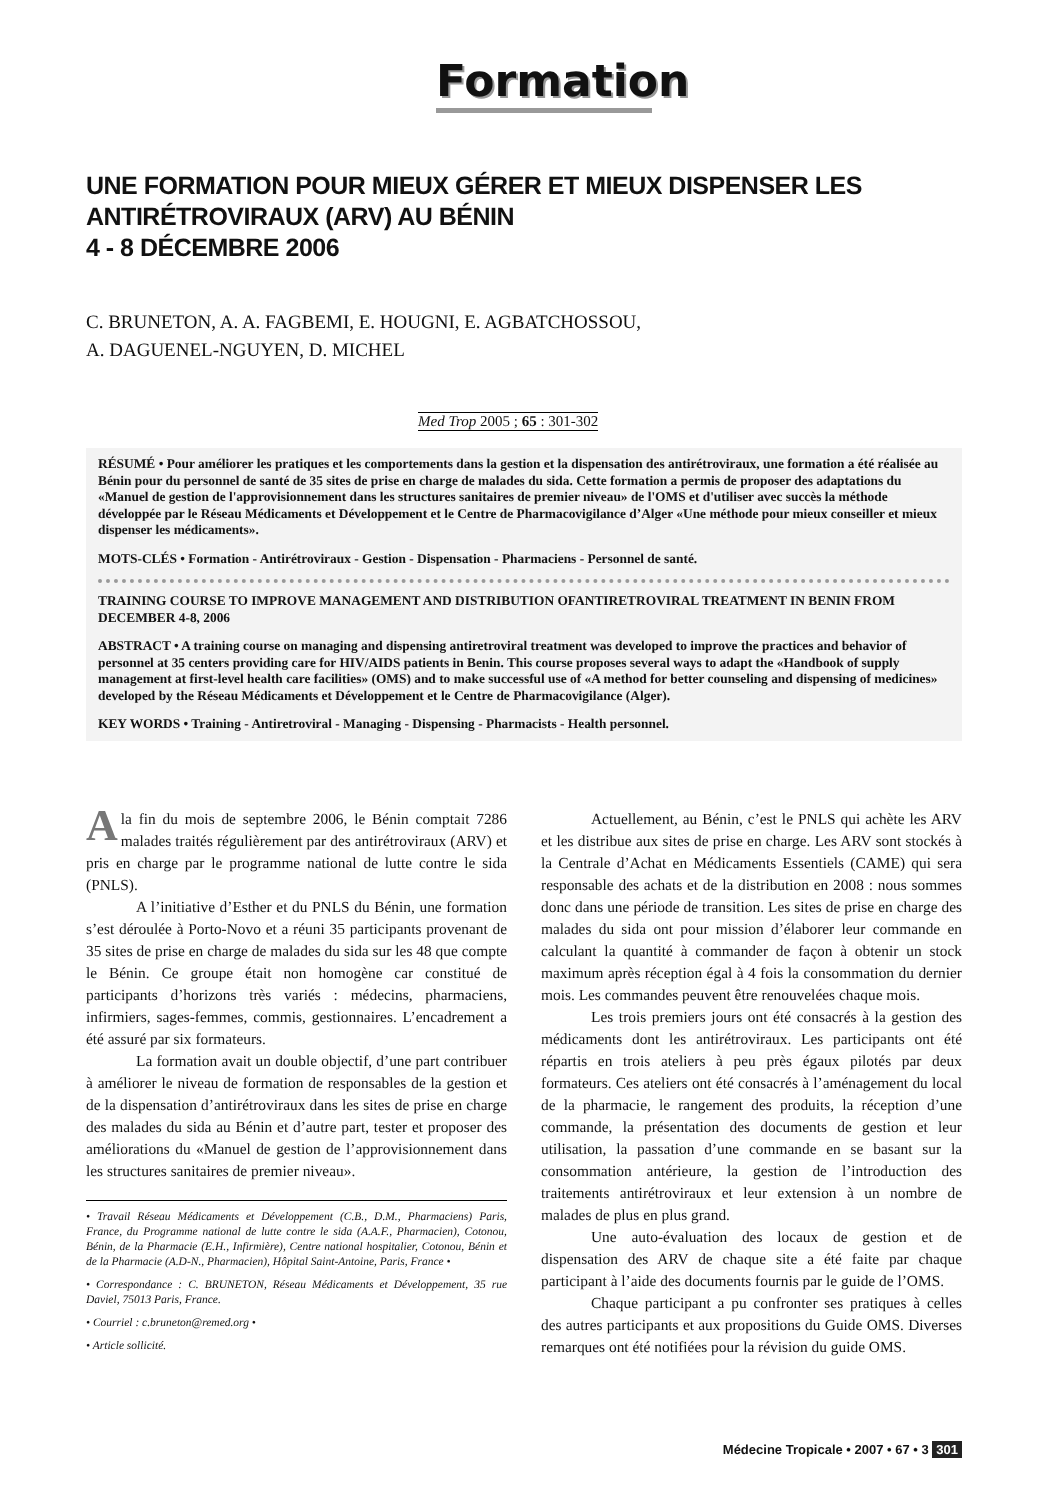Formation
UNE FORMATION POUR MIEUX GÉRER ET MIEUX DISPENSER LES
ANTIRÉTROVIRAUX (ARV) AU BÉNIN
4 - 8 DÉCEMBRE 2006
C. BRUNETON, A. A. FAGBEMI, E. HOUGNI, E. AGBATCHOSSOU,
A. DAGUENEL-NGUYEN, D. MICHEL
Med Trop 2005 ; 65 : 301-302
RÉSUMÉ • Pour améliorer les pratiques et les comportements dans la gestion et la dispensation des antirétroviraux, une formation a été réalisée au Bénin pour du personnel de santé de 35 sites de prise en charge de malades du sida. Cette formation a permis de proposer des adaptations du «Manuel de gestion de l'approvisionnement dans les structures sanitaires de premier niveau» de l'OMS et d'utiliser avec succès la méthode développée par le Réseau Médicaments et Développement et le Centre de Pharmacovigilance d’Alger «Une méthode pour mieux conseiller et mieux dispenser les médicaments».
MOTS-CLÉS • Formation - Antirétroviraux - Gestion - Dispensation - Pharmaciens - Personnel de santé.
TRAINING COURSE TO IMPROVE MANAGEMENT AND DISTRIBUTION OFANTIRETROVIRAL TREATMENT IN BENIN FROM DECEMBER 4-8, 2006
ABSTRACT • A training course on managing and dispensing antiretroviral treatment was developed to improve the practices and behavior of personnel at 35 centers providing care for HIV/AIDS patients in Benin. This course proposes several ways to adapt the «Handbook of supply management at first-level health care facilities» (OMS) and to make successful use of «A method for better counseling and dispensing of medicines» developed by the Réseau Médicaments et Développement et le Centre de Pharmacovigilance (Alger).
KEY WORDS • Training - Antiretroviral - Managing - Dispensing - Pharmacists - Health personnel.
Ala fin du mois de septembre 2006, le Bénin comptait 7286 malades traités régulièrement par des antirétroviraux (ARV) et pris en charge par le programme national de lutte contre le sida (PNLS).
A l’initiative d’Esther et du PNLS du Bénin, une formation s’est déroulée à Porto-Novo et a réuni 35 participants provenant de 35 sites de prise en charge de malades du sida sur les 48 que compte le Bénin. Ce groupe était non homogène car constitué de participants d’horizons très variés : médecins, pharmaciens, infirmiers, sages-femmes, commis, gestionnaires. L’encadrement a été assuré par six formateurs.
La formation avait un double objectif, d’une part contribuer à améliorer le niveau de formation de responsables de la gestion et de la dispensation d’antirétroviraux dans les sites de prise en charge des malades du sida au Bénin et d’autre part, tester et proposer des améliorations du «Manuel de gestion de l’approvisionnement dans les structures sanitaires de premier niveau».
• Travail Réseau Médicaments et Développement (C.B., D.M., Pharmaciens) Paris, France, du Programme national de lutte contre le sida (A.A.F., Pharmacien), Cotonou, Bénin, de la Pharmacie (E.H., Infirmière), Centre national hospitalier, Cotonou, Bénin et de la Pharmacie (A.D-N., Pharmacien), Hôpital Saint-Antoine, Paris, France •
• Correspondance : C. BRUNETON, Réseau Médicaments et Développement, 35 rue Daviel, 75013 Paris, France.
• Courriel : c.bruneton@remed.org •
• Article sollicité.
Actuellement, au Bénin, c’est le PNLS qui achète les ARV et les distribue aux sites de prise en charge. Les ARV sont stockés à la Centrale d’Achat en Médicaments Essentiels (CAME) qui sera responsable des achats et de la distribution en 2008 : nous sommes donc dans une période de transition. Les sites de prise en charge des malades du sida ont pour mission d’élaborer leur commande en calculant la quantité à commander de façon à obtenir un stock maximum après réception égal à 4 fois la consommation du dernier mois. Les commandes peuvent être renouvelées chaque mois.
Les trois premiers jours ont été consacrés à la gestion des médicaments dont les antirétroviraux. Les participants ont été répartis en trois ateliers à peu près égaux pilotés par deux formateurs. Ces ateliers ont été consacrés à l’aménagement du local de la pharmacie, le rangement des produits, la réception d’une commande, la présentation des documents de gestion et leur utilisation, la passation d’une commande en se basant sur la consommation antérieure, la gestion de l’introduction des traitements antirétroviraux et leur extension à un nombre de malades de plus en plus grand.
Une auto-évaluation des locaux de gestion et de dispensation des ARV de chaque site a été faite par chaque participant à l’aide des documents fournis par le guide de l’OMS.
Chaque participant a pu confronter ses pratiques à celles des autres participants et aux propositions du Guide OMS. Diverses remarques ont été notifiées pour la révision du guide OMS.
Médecine Tropicale • 2007 • 67 • 3 301